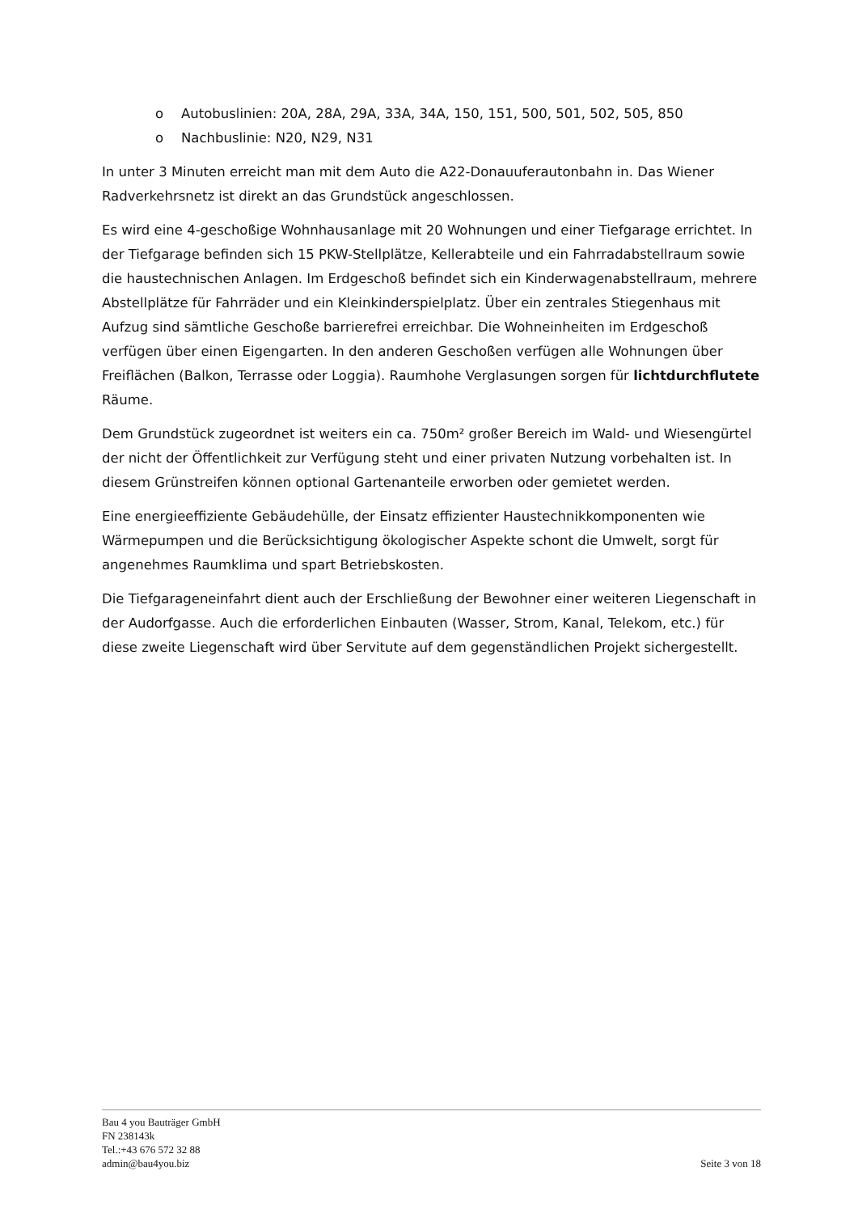o Autobuslinien: 20A, 28A, 29A, 33A, 34A, 150, 151, 500, 501, 502, 505, 850
o Nachbuslinie: N20, N29, N31
In unter 3 Minuten erreicht man mit dem Auto die A22-Donauuferautonbahn in. Das Wiener Radverkehrsnetz ist direkt an das Grundstück angeschlossen.
Es wird eine 4-geschoßige Wohnhausanlage mit 20 Wohnungen und einer Tiefgarage errichtet. In der Tiefgarage befinden sich 15 PKW-Stellplätze, Kellerabteile und ein Fahrradabstellraum sowie die haustechnischen Anlagen. Im Erdgeschoß befindet sich ein Kinderwagenabstellraum, mehrere Abstellplätze für Fahrräder und ein Kleinkinderspielplatz. Über ein zentrales Stiegenhaus mit Aufzug sind sämtliche Geschoße barrierefrei erreichbar. Die Wohneinheiten im Erdgeschoß verfügen über einen Eigengarten. In den anderen Geschoßen verfügen alle Wohnungen über Freiflächen (Balkon, Terrasse oder Loggia). Raumhohe Verglasungen sorgen für lichtdurchflutete Räume.
Dem Grundstück zugeordnet ist weiters ein ca. 750m² großer Bereich im Wald- und Wiesengürtel der nicht der Öffentlichkeit zur Verfügung steht und einer privaten Nutzung vorbehalten ist. In diesem Grünstreifen können optional Gartenanteile erworben oder gemietet werden.
Eine energieeffiziente Gebäudehülle, der Einsatz effizienter Haustechnikkomponenten wie Wärmepumpen und die Berücksichtigung ökologischer Aspekte schont die Umwelt, sorgt für angenehmes Raumklima und spart Betriebskosten.
Die Tiefgarageneinfahrt dient auch der Erschließung der Bewohner einer weiteren Liegenschaft in der Audorfgasse. Auch die erforderlichen Einbauten (Wasser, Strom, Kanal, Telekom, etc.) für diese zweite Liegenschaft wird über Servitute auf dem gegenständlichen Projekt sichergestellt.
Bau 4 you Bauträger GmbH
FN 238143k
Tel.:+43 676 572 32 88
admin@bau4you.biz
Seite 3 von 18